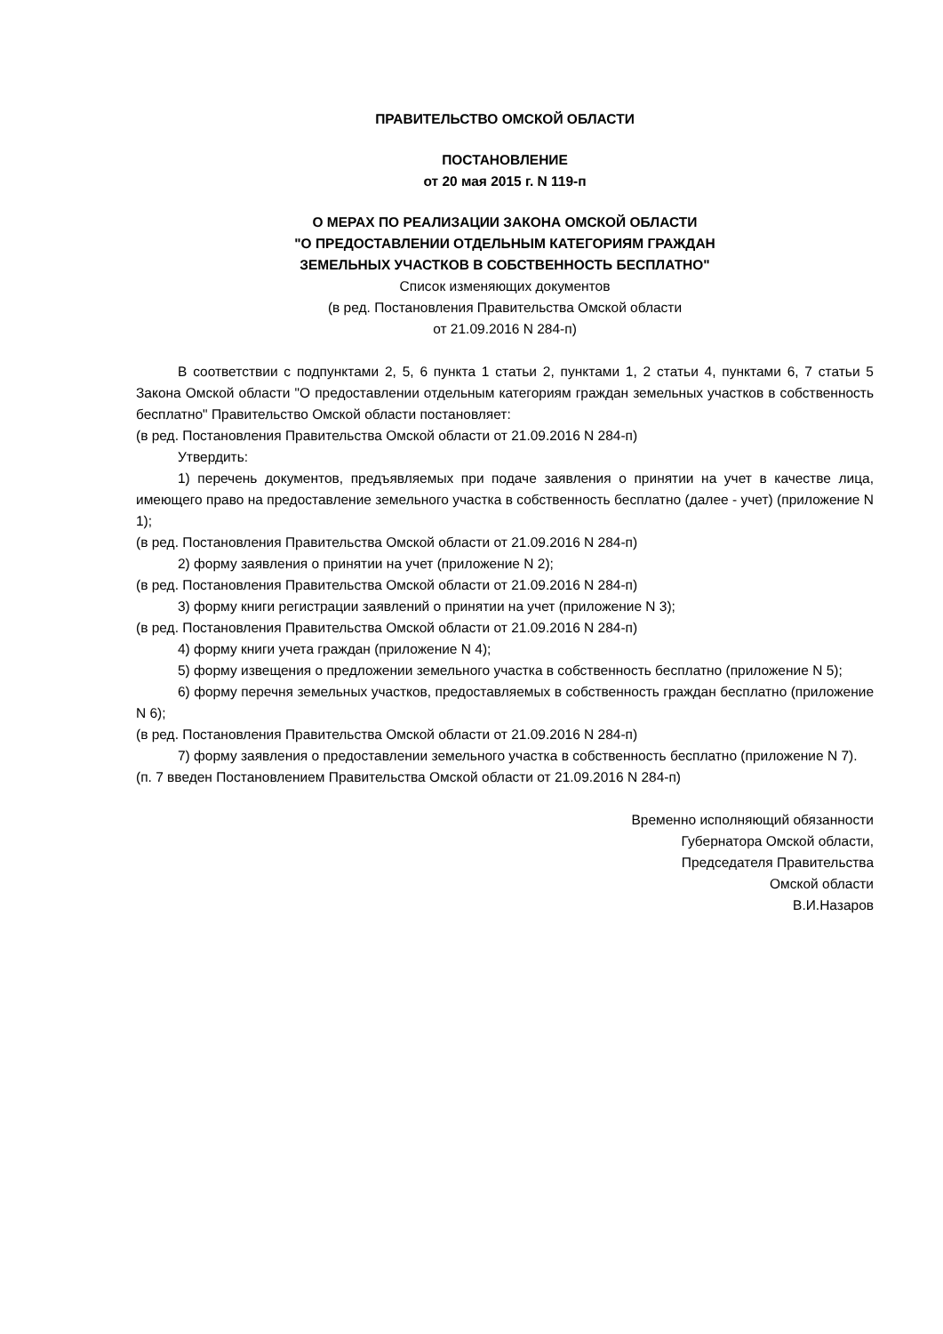ПРАВИТЕЛЬСТВО ОМСКОЙ ОБЛАСТИ
ПОСТАНОВЛЕНИЕ
от 20 мая 2015 г. N 119-п
О МЕРАХ ПО РЕАЛИЗАЦИИ ЗАКОНА ОМСКОЙ ОБЛАСТИ
"О ПРЕДОСТАВЛЕНИИ ОТДЕЛЬНЫМ КАТЕГОРИЯМ ГРАЖДАН
ЗЕМЕЛЬНЫХ УЧАСТКОВ В СОБСТВЕННОСТЬ БЕСПЛАТНО"
Список изменяющих документов
(в ред. Постановления Правительства Омской области
от 21.09.2016 N 284-п)
В соответствии с подпунктами 2, 5, 6 пункта 1 статьи 2, пунктами 1, 2 статьи 4, пунктами 6, 7 статьи 5 Закона Омской области "О предоставлении отдельным категориям граждан земельных участков в собственность бесплатно" Правительство Омской области постановляет:
(в ред. Постановления Правительства Омской области от 21.09.2016 N 284-п)
Утвердить:
1) перечень документов, предъявляемых при подаче заявления о принятии на учет в качестве лица, имеющего право на предоставление земельного участка в собственность бесплатно (далее - учет) (приложение N 1);
(в ред. Постановления Правительства Омской области от 21.09.2016 N 284-п)
2) форму заявления о принятии на учет (приложение N 2);
(в ред. Постановления Правительства Омской области от 21.09.2016 N 284-п)
3) форму книги регистрации заявлений о принятии на учет (приложение N 3);
(в ред. Постановления Правительства Омской области от 21.09.2016 N 284-п)
4) форму книги учета граждан (приложение N 4);
5) форму извещения о предложении земельного участка в собственность бесплатно (приложение N 5);
6) форму перечня земельных участков, предоставляемых в собственность граждан бесплатно (приложение N 6);
(в ред. Постановления Правительства Омской области от 21.09.2016 N 284-п)
7) форму заявления о предоставлении земельного участка в собственность бесплатно (приложение N 7).
(п. 7 введен Постановлением Правительства Омской области от 21.09.2016 N 284-п)
Временно исполняющий обязанности
Губернатора Омской области,
Председателя Правительства
Омской области
В.И.Назаров